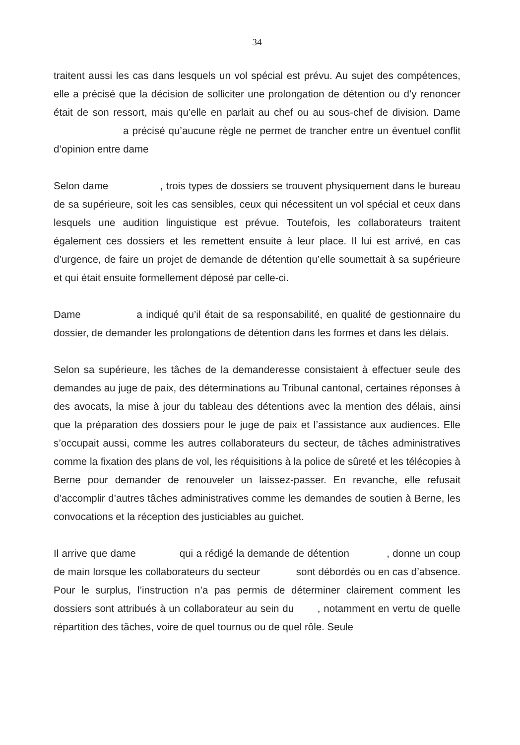34
traitent aussi les cas dans lesquels un vol spécial est prévu. Au sujet des compétences, elle a précisé que la décision de solliciter une prolongation de détention ou d’y renoncer était de son ressort, mais qu’elle en parlait au chef ou au sous-chef de division. Dame a précisé qu’aucune règle ne permet de trancher entre un éventuel conflit d’opinion entre dame
Selon dame , trois types de dossiers se trouvent physiquement dans le bureau de sa supérieure, soit les cas sensibles, ceux qui nécessitent un vol spécial et ceux dans lesquels une audition linguistique est prévue. Toutefois, les collaborateurs traitent également ces dossiers et les remettent ensuite à leur place. Il lui est arrivé, en cas d’urgence, de faire un projet de demande de détention qu’elle soumettait à sa supérieure et qui était ensuite formellement déposé par celle-ci.
Dame a indiqué qu’il était de sa responsabilité, en qualité de gestionnaire du dossier, de demander les prolongations de détention dans les formes et dans les délais.
Selon sa supérieure, les tâches de la demanderesse consistaient à effectuer seule des demandes au juge de paix, des déterminations au Tribunal cantonal, certaines réponses à des avocats, la mise à jour du tableau des détentions avec la mention des délais, ainsi que la préparation des dossiers pour le juge de paix et l’assistance aux audiences. Elle s’occupait aussi, comme les autres collaborateurs du secteur, de tâches administratives comme la fixation des plans de vol, les réquisitions à la police de sûreté et les télécopies à Berne pour demander de renouveler un laissez-passer. En revanche, elle refusait d’accomplir d’autres tâches administratives comme les demandes de soutien à Berne, les convocations et la réception des justiciables au guichet.
Il arrive que dame qui a rédigé la demande de détention , donne un coup de main lorsque les collaborateurs du secteur sont débordés ou en cas d’absence. Pour le surplus, l’instruction n’a pas permis de déterminer clairement comment les dossiers sont attribués à un collaborateur au sein du , notamment en vertu de quelle répartition des tâches, voire de quel tournus ou de quel rôle. Seule